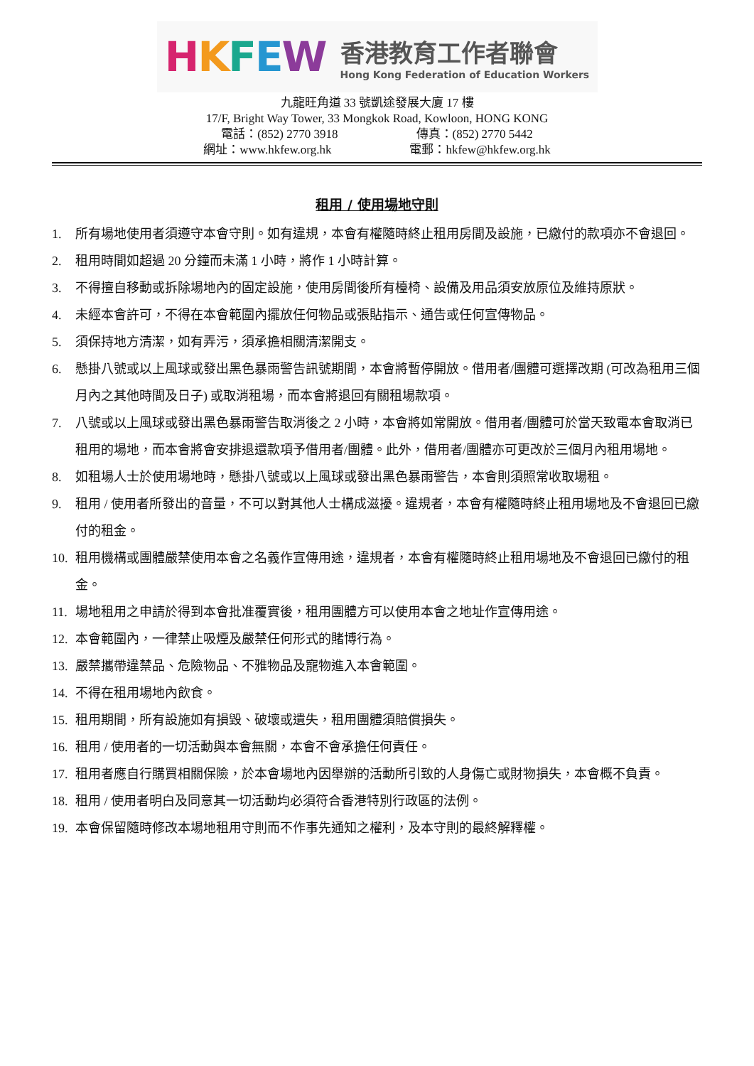HKFEW
香港教育工作者聯會
Hong Kong Federation of Education Workers
九龍旺角道 33 號凱途發展大廈 17 樓
17/F, Bright Way Tower, 33 Mongkok Road, Kowloon, HONG KONG
電話：(852) 2770 3918 傳真：(852) 2770 5442
網址：www.hkfew.org.hk 電郵：hkfew@hkfew.org.hk
租用 / 使用場地守則
1. 所有場地使用者須遵守本會守則。如有違規，本會有權隨時終止租用房間及設施，已繳付的款項亦不會退回。
2. 租用時間如超過 20 分鐘而未滿 1 小時，將作 1 小時計算。
3. 不得擅自移動或拆除場地內的固定設施，使用房間後所有檯椅、設備及用品須安放原位及維持原狀。
4. 未經本會許可，不得在本會範圍內擺放任何物品或張貼指示、通告或任何宣傳物品。
5. 須保持地方清潔，如有弄污，須承擔相關清潔開支。
6. 懸掛八號或以上風球或發出黑色暴雨警告訊號期間，本會將暫停開放。借用者/團體可選擇改期 (可改為租用三個月內之其他時間及日子) 或取消租場，而本會將退回有關租場款項。
7. 八號或以上風球或發出黑色暴雨警告取消後之 2 小時，本會將如常開放。借用者/團體可於當天致電本會取消已租用的場地，而本會將會安排退還款項予借用者/團體。此外，借用者/團體亦可更改於三個月內租用場地。
8. 如租場人士於使用場地時，懸掛八號或以上風球或發出黑色暴雨警告，本會則須照常收取場租。
9. 租用 / 使用者所發出的音量，不可以對其他人士構成滋擾。違規者，本會有權隨時終止租用場地及不會退回已繳付的租金。
10. 租用機構或團體嚴禁使用本會之名義作宣傳用途，違規者，本會有權隨時終止租用場地及不會退回已繳付的租金。
11. 場地租用之申請於得到本會批准覆實後，租用團體方可以使用本會之地址作宣傳用途。
12. 本會範圍內，一律禁止吸煙及嚴禁任何形式的賭博行為。
13. 嚴禁攜帶違禁品、危險物品、不雅物品及寵物進入本會範圍。
14. 不得在租用場地內飲食。
15. 租用期間，所有設施如有損毀、破壞或遺失，租用團體須賠償損失。
16. 租用 / 使用者的一切活動與本會無關，本會不會承擔任何責任。
17. 租用者應自行購買相關保險，於本會場地內因舉辦的活動所引致的人身傷亡或財物損失，本會概不負責。
18. 租用 / 使用者明白及同意其一切活動均必須符合香港特別行政區的法例。
19. 本會保留隨時修改本場地租用守則而不作事先通知之權利，及本守則的最終解釋權。